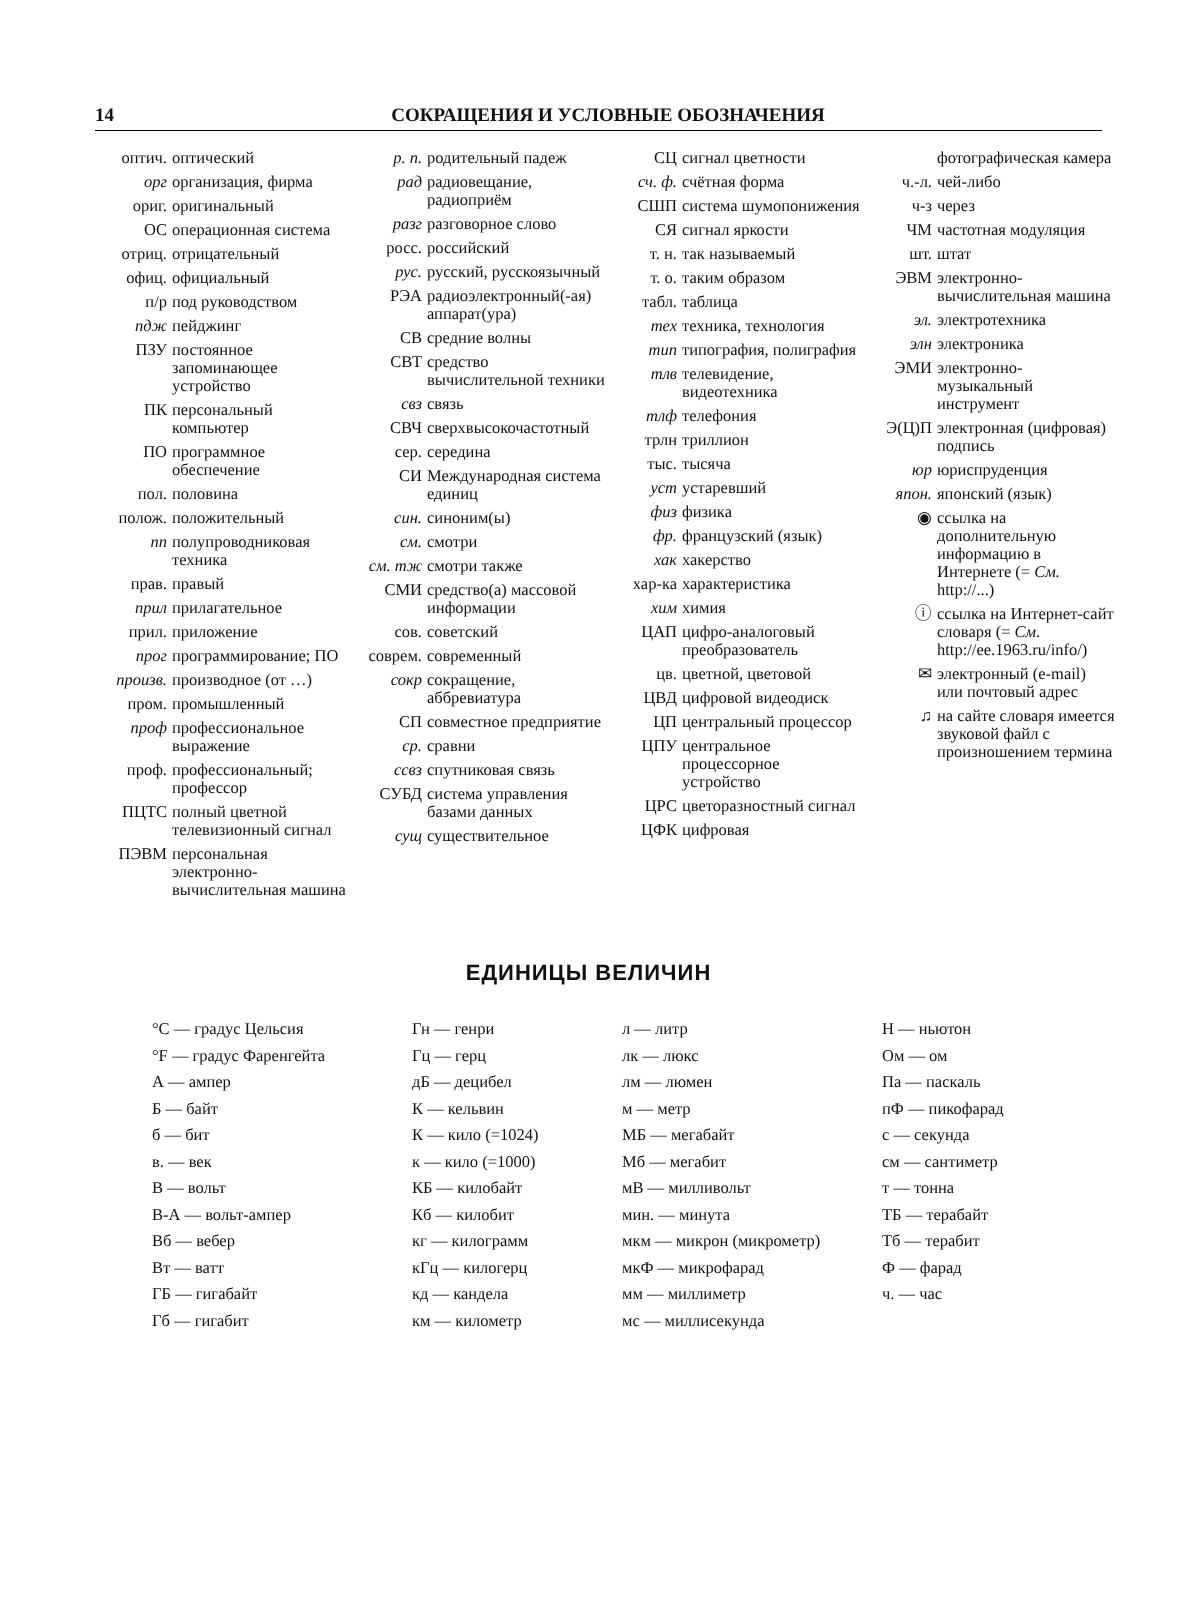14 СОКРАЩЕНИЯ И УСЛОВНЫЕ ОБОЗНАЧЕНИЯ
оптич. оптический
орг организация, фирма
ориг. оригинальный
ОС операционная система
отриц. отрицательный
офиц. официальный
п/р под руководством
пдж пейджинг
ПЗУ постоянное запоминающее устройство
ПК персональный компьютер
ПО программное обеспечение
пол. половина
полож. положительный
пп полупроводниковая техника
прав. правый
прил прилагательное
прил. приложение
прог программирование; ПО
произв. производное (от …)
пром. промышленный
проф профессиональное выражение
проф. профессиональный; профессор
ПЦТС полный цветной телевизионный сигнал
ПЭВМ персональная электронно-вычислительная машина
р. п. родительный падеж
рад радиовещание, радиоприём
разг разговорное слово
росс. российский
рус. русский, русскоязычный
РЭА радиоэлектронный(-ая) аппарат(ура)
СВ средние волны
СВТ средство вычислительной техники
свз связь
СВЧ сверхвысокочастотный
сер. середина
СИ Международная система единиц
син. синоним(ы)
см. смотри
см. тж смотри также
СМИ средство(а) массовой информации
сов. советский
соврем. современный
сокр сокращение, аббревиатура
СП совместное предприятие
ср. сравни
ссвз спутниковая связь
СУБД система управления базами данных
сущ существительное
СЦ сигнал цветности
сч. ф. счётная форма
СШП система шумопонижения
СЯ сигнал яркости
т. н. так называемый
т. о. таким образом
табл. таблица
тех техника, технология
тип типография, полиграфия
тлв телевидение, видеотехника
тлф телефония
трлн триллион
тыс. тысяча
уст устаревший
физ физика
фр. французский (язык)
хак хакерство
хар-ка характеристика
хим химия
ЦАП цифро-аналоговый преобразователь
цв. цветной, цветовой
ЦВД цифровой видеодиск
ЦП центральный процессор
ЦПУ центральное процессорное устройство
ЦРС цветоразностный сигнал
ЦФК цифровая
фотографическая камера
ч.-л. чей-либо
ч-з через
ЧМ частотная модуляция
шт. штат
ЭВМ электронно-вычислительная машина
эл. электротехника
элн электроника
ЭМИ электронно-музыкальный инструмент
Э(Ц)П электронная (цифровая) подпись
юр юриспруденция
япон. японский (язык)
◉ ссылка на дополнительную информацию в Интернете (= См. http://...)
ⓘ ссылка на Интернет-сайт словаря (= См. http://ee.1963.ru/info/)
✉ электронный (e-mail) или почтовый адрес
♫ на сайте словаря имеется звуковой файл с произношением термина
ЕДИНИЦЫ ВЕЛИЧИН
°C — градус Цельсия
°F — градус Фаренгейта
А — ампер
Б — байт
б — бит
в. — век
В — вольт
В-А — вольт-ампер
Вб — вебер
Вт — ватт
ГБ — гигабайт
Гб — гигабит
Гн — генри
Гц — герц
дБ — децибел
К — кельвин
К — кило (=1024)
к — кило (=1000)
КБ — килобайт
Кб — килобит
кг — килограмм
кГц — килогерц
кд — кандела
км — километр
л — литр
лк — люкс
лм — люмен
м — метр
МБ — мегабайт
Мб — мегабит
мВ — милливольт
мин. — минута
мкм — микрон (микрометр)
мкФ — микрофарад
мм — миллиметр
мс — миллисекунда
Н — ньютон
Ом — ом
Па — паскаль
пФ — пикофарад
с — секунда
см — сантиметр
т — тонна
ТБ — терабайт
Тб — терабит
Ф — фарад
ч. — час